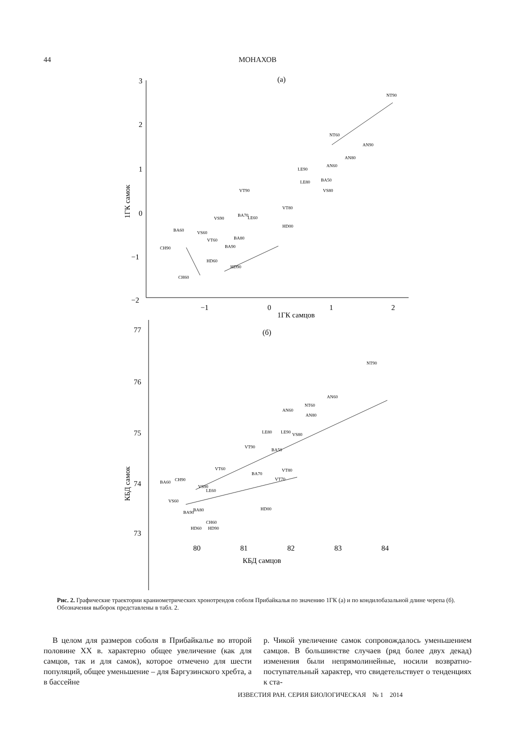44 МОНАХОВ
3
2
1
0
−1
−2
−1
0
1
2
1ГК самцов
(а)
77
76
75
74
73
80
81
82
83
84
КБД самцов
(б)
NT90
NT60
AN90
AN80
AN60
LE90
BA50
LE80
VT90
VS80
VT80
BA70
VS90
LE60
BA60
VS60
VT60
BA80
BA90
HD00
CH90
HD60
HD90
CH60
NT90
NT60
AN60
AN60
AN80
LE80
LE90
VS80
VT90
BA50
VT60
VT80
BA70
VT70
BA60
CH90
VS90
LE60
VS60
BA80
BA90
HD00
CH60
HD60
HD90
1ГК самок
КБД самок
Рис. 2. Графические траектории краниометрических хронотрендов соболя Прибайкалья по значению 1ГК (а) и по кондилобазальной длине черепа (б). Обозначения выборок представлены в табл. 2.
В целом для размеров соболя в Прибайкалье во второй половине XX в. характерно общее увеличение (как для самцов, так и для самок), которое отмечено для шести популяций, общее уменьшение – для Баргузинского хребта, а в бассейне
р. Чикой увеличение самок сопровождалось уменьшением самцов. В большинстве случаев (ряд более двух декад) изменения были непрямолинейные, носили возвратно-поступательный характер, что свидетельствует о тенденциях к ста-
ИЗВЕСТИЯ РАН. СЕРИЯ БИОЛОГИЧЕСКАЯ № 1 2014